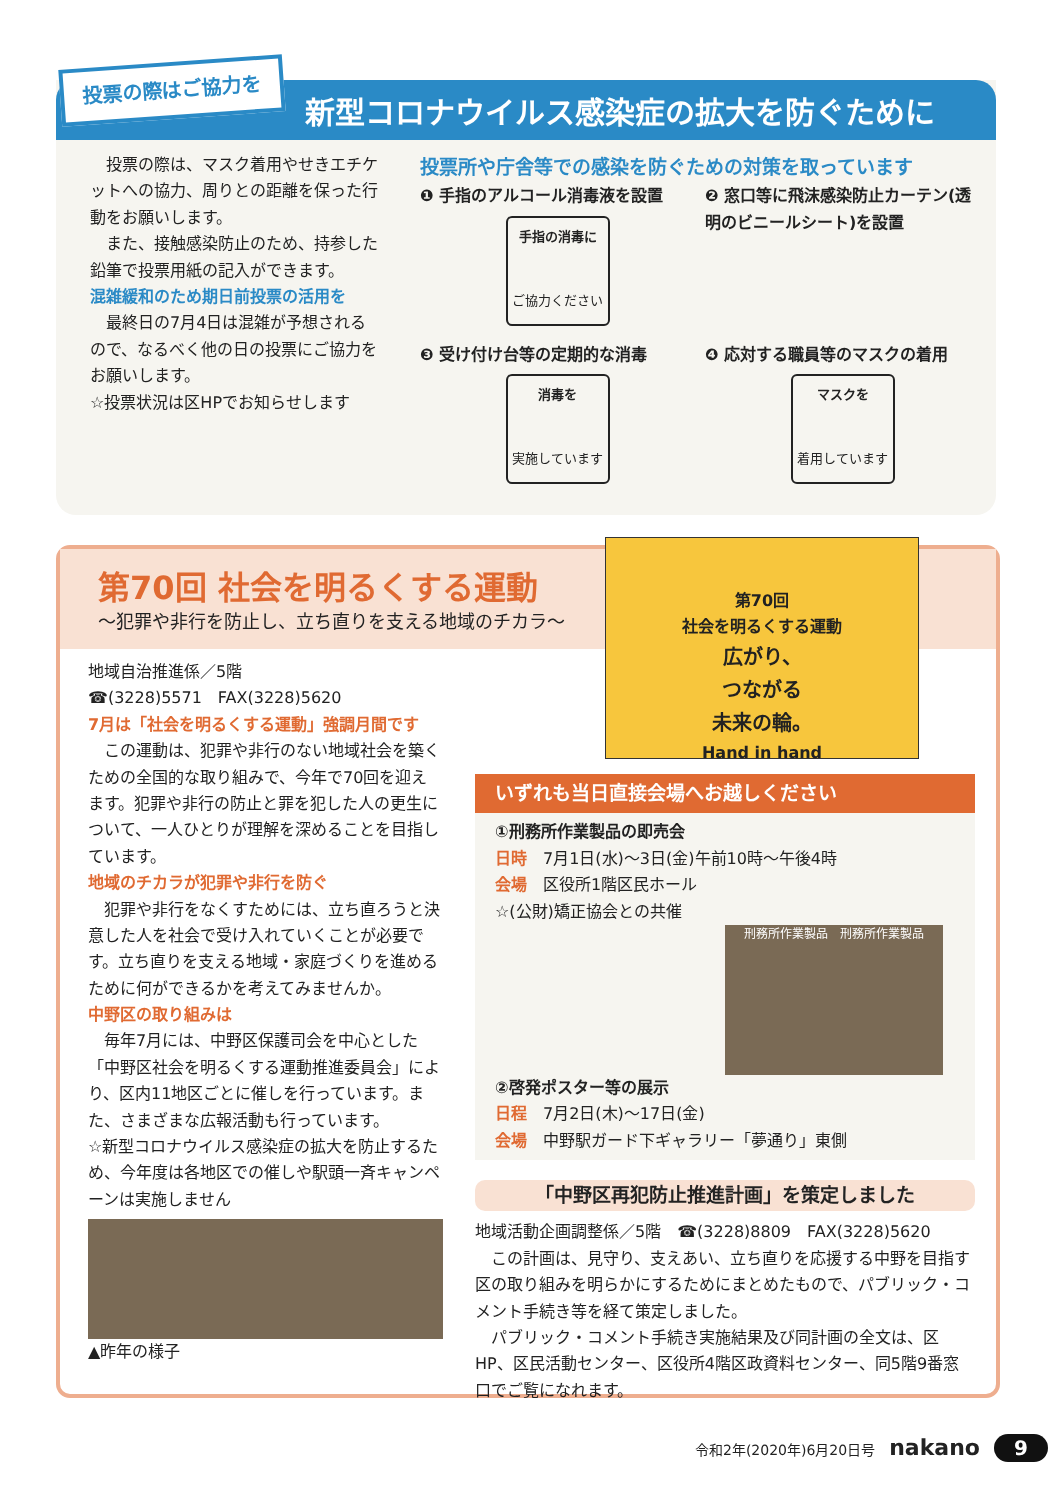投票の際はご協力を
新型コロナウイルス感染症の拡大を防ぐために
　投票の際は、マスク着用やせきエチケットへの協力、周りとの距離を保った行動をお願いします。
　また、接触感染防止のため、持参した鉛筆で投票用紙の記入ができます。
混雑緩和のため期日前投票の活用を
　最終日の7月4日は混雑が予想されるので、なるべく他の日の投票にご協力をお願いします。
☆投票状況は区HPでお知らせします
投票所や庁舎等での感染を防ぐための対策を取っています
❶ 手指のアルコール消毒液を設置
手指の消毒に
ご協力ください
❷ 窓口等に飛沫感染防止カーテン(透明のビニールシート)を設置
❸ 受け付け台等の定期的な消毒
消毒を
実施しています
❹ 応対する職員等のマスクの着用
マスクを
着用しています
第70回 社会を明るくする運動
～犯罪や非行を防止し、立ち直りを支える地域のチカラ～
第70回
社会を明るくする運動
広がり、
つながる
未来の輪。
Hand in hand
地域自治推進係／5階
☎(3228)5571　FAX(3228)5620
7月は「社会を明るくする運動」強調月間です
　この運動は、犯罪や非行のない地域社会を築くための全国的な取り組みで、今年で70回を迎えます。犯罪や非行の防止と罪を犯した人の更生について、一人ひとりが理解を深めることを目指しています。
地域のチカラが犯罪や非行を防ぐ
　犯罪や非行をなくすためには、立ち直ろうと決意した人を社会で受け入れていくことが必要です。立ち直りを支える地域・家庭づくりを進めるために何ができるかを考えてみませんか。
中野区の取り組みは
　毎年7月には、中野区保護司会を中心とした「中野区社会を明るくする運動推進委員会」により、区内11地区ごとに催しを行っています。また、さまざまな広報活動も行っています。
☆新型コロナウイルス感染症の拡大を防止するため、今年度は各地区での催しや駅頭一斉キャンペーンは実施しません
▲昨年の様子
いずれも当日直接会場へお越しください
①刑務所作業製品の即売会
日時　7月1日(水)～3日(金)午前10時～午後4時
会場　区役所1階区民ホール
☆(公財)矯正協会との共催
刑務所作業製品　刑務所作業製品
②啓発ポスター等の展示
日程　7月2日(木)～17日(金)
会場　中野駅ガード下ギャラリー「夢通り」東側
「中野区再犯防止推進計画」を策定しました
地域活動企画調整係／5階　☎(3228)8809　FAX(3228)5620
　この計画は、見守り、支えあい、立ち直りを応援する中野を目指す区の取り組みを明らかにするためにまとめたもので、パブリック・コメント手続き等を経て策定しました。
　パブリック・コメント手続き実施結果及び同計画の全文は、区HP、区民活動センター、区役所4階区政資料センター、同5階9番窓口でご覧になれます。
令和2年(2020年)6月20日号　nakano　9